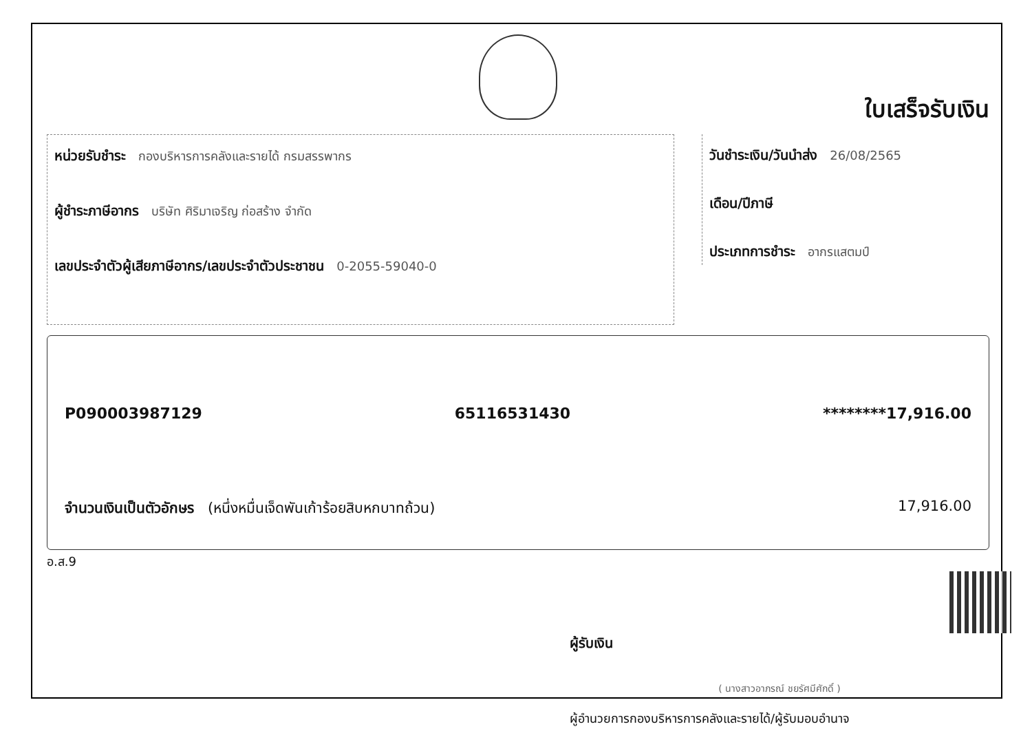ใบเสร็จรับเงิน
หน่วยรับชำระ กองบริหารการคลังและรายได้ กรมสรรพากร
ผู้ชำระภาษีอากร บริษัท ศิริมาเจริญ ก่อสร้าง จำกัด
เลขประจำตัวผู้เสียภาษีอากร/เลขประจำตัวประชาชน 0-2055-59040-0
วันชำระเงิน/วันนำส่ง 26/08/2565
เดือน/ปีภาษี
ประเภทการชำระ อากรแสตมป์
P090003987129 65116531430 ********17,916.00
จำนวนเงินเป็นตัวอักษร (หนึ่งหมื่นเจ็ดพันเก้าร้อยสิบหกบาทถ้วน) 17,916.00
อ.ส.9
ผู้รับเงิน
( นางสาวอาภรณ์ ชยรัศมีศักดิ์ )
ผู้อำนวยการกองบริหารการคลังและรายได้/ผู้รับมอบอำนาจ